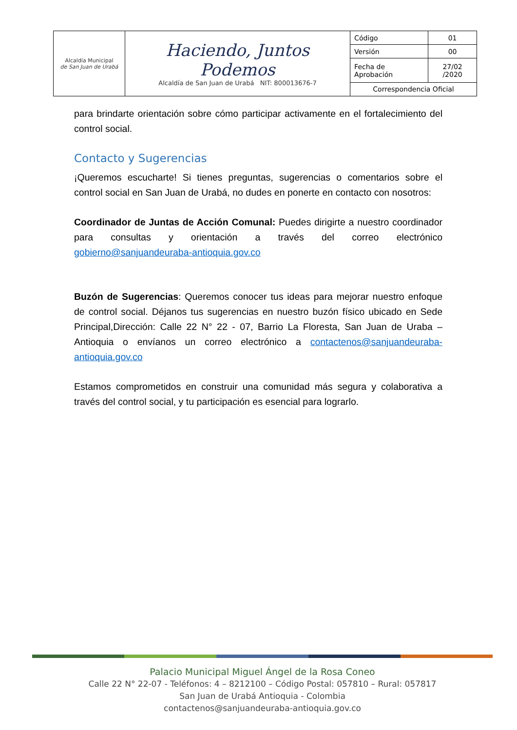| Alcaldía Municipal de San Juan de Urabá | Haciendo, Juntos Podemos Alcaldía de San Juan de Urabá NIT: 800013676-7 | Código | 01 |
| | | Versión | 00 |
| | | Fecha de Aprobación | 27/02 /2020 |
| | | Correspondencia Oficial | |
para brindarte orientación sobre cómo participar activamente en el fortalecimiento del control social.
Contacto y Sugerencias
¡Queremos escucharte! Si tienes preguntas, sugerencias o comentarios sobre el control social en San Juan de Urabá, no dudes en ponerte en contacto con nosotros:
Coordinador de Juntas de Acción Comunal: Puedes dirigirte a nuestro coordinador para consultas y orientación a través del correo electrónico gobierno@sanjuandeuraba-antioquia.gov.co
Buzón de Sugerencias: Queremos conocer tus ideas para mejorar nuestro enfoque de control social. Déjanos tus sugerencias en nuestro buzón físico ubicado en Sede Principal,Dirección: Calle 22 N° 22 - 07, Barrio La Floresta, San Juan de Uraba – Antioquia o envíanos un correo electrónico a contactenos@sanjuandeuraba-antioquia.gov.co
Estamos comprometidos en construir una comunidad más segura y colaborativa a través del control social, y tu participación es esencial para lograrlo.
Palacio Municipal Miguel Ángel de la Rosa Coneo
Calle 22 N° 22-07 - Teléfonos: 4 – 8212100 – Código Postal: 057810 – Rural: 057817
San Juan de Urabá Antioquia - Colombia
contactenos@sanjuandeuraba-antioquia.gov.co